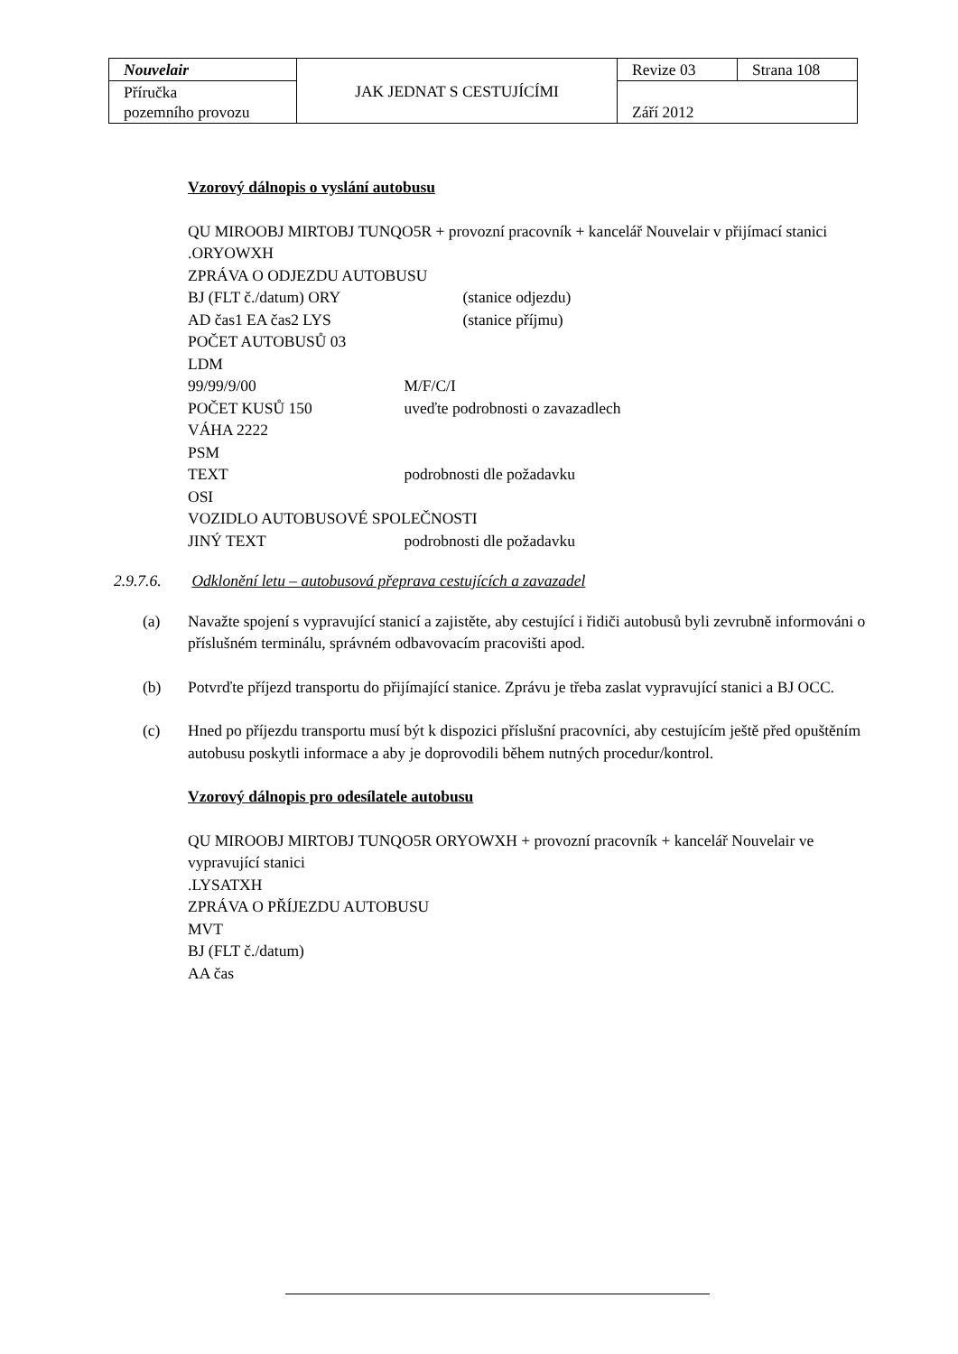| Nouvelair | JAK JEDNAT S CESTUJÍCÍMI | Revize 03 | Strana 108 |
| Příručka pozemního provozu | | Září 2012 | |
Vzorový dálnopis o vyslání autobusu
QU MIROOBJ MIRTOBJ TUNQO5R + provozní pracovník + kancelář Nouvelair v přijímací stanici
.ORYOWXH
ZPRÁVA O ODJEZDU AUTOBUSU
BJ (FLT č./datum) ORY (stanice odjezdu)
AD čas1 EA čas2 LYS (stanice příjmu)
POČET AUTOBUSŮ 03
LDM
99/99/9/00 M/F/C/I
POČET KUSŮ 150 uveďte podrobnosti o zavazadlech
VÁHA 2222
PSM
TEXT podrobnosti dle požadavku
OSI
VOZIDLO AUTOBUSOVÉ SPOLEČNOSTI
JINÝ TEXT podrobnosti dle požadavku
2.9.7.6. Odklonění letu – autobusová přeprava cestujících a zavazadel
(a) Navažte spojení s vypravující stanicí a zajistěte, aby cestující i řidiči autobusů byli zevrubně informováni o příslušném terminálu, správném odbavovacím pracovišti apod.
(b) Potvrďte příjezd transportu do přijímající stanice. Zprávu je třeba zaslat vypravující stanici a BJ OCC.
(c) Hned po příjezdu transportu musí být k dispozici příslušní pracovníci, aby cestujícím ještě před opuštěním autobusu poskytli informace a aby je doprovodili během nutných procedur/kontrol.
Vzorový dálnopis pro odesílatele autobusu
QU MIROOBJ MIRTOBJ TUNQO5R ORYOWXH + provozní pracovník + kancelář Nouvelair ve vypravující stanici
.LYSATXH
ZPRÁVA O PŘÍJEZDU AUTOBUSU
MVT
BJ (FLT č./datum)
AA čas